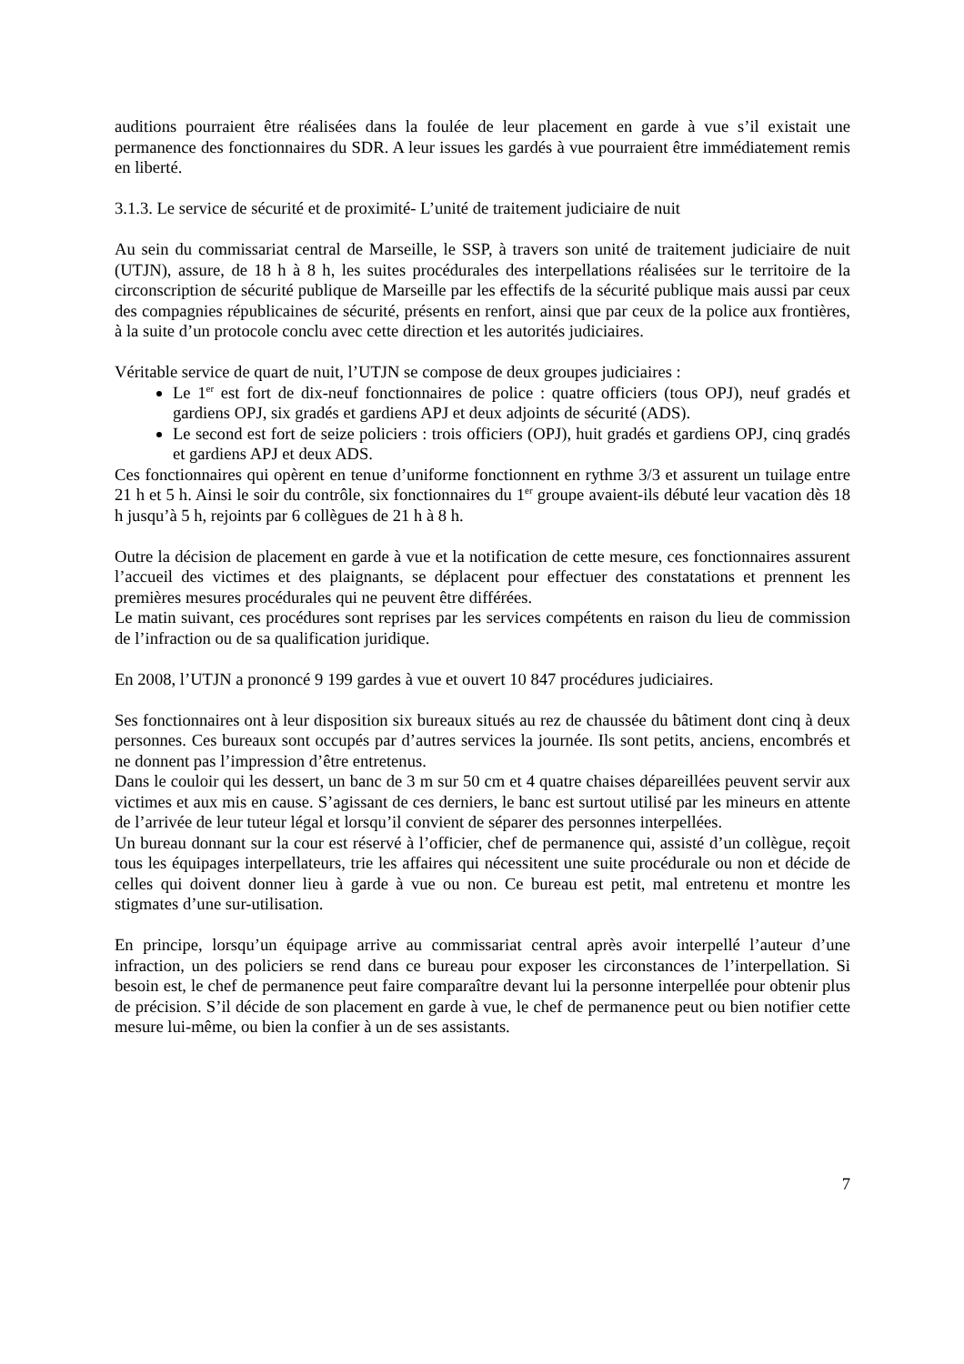auditions pourraient être réalisées dans la foulée de leur placement en garde à vue s’il existait une permanence des fonctionnaires du SDR. A leur issues les gardés à vue pourraient être immédiatement remis en liberté.
3.1.3. Le service de sécurité et de proximité- L’unité de traitement judiciaire de nuit
Au sein du commissariat central de Marseille, le SSP, à travers son unité de traitement judiciaire de nuit (UTJN), assure, de 18 h à 8 h, les suites procédurales des interpellations réalisées sur le territoire de la circonscription de sécurité publique de Marseille par les effectifs de la sécurité publique mais aussi par ceux des compagnies républicaines de sécurité, présents en renfort, ainsi que par ceux de la police aux frontières, à la suite d’un protocole conclu avec cette direction et les autorités judiciaires.
Véritable service de quart de nuit, l’UTJN se compose de deux groupes judiciaires :
Le 1<sup>er</sup> est fort de dix-neuf fonctionnaires de police : quatre officiers (tous OPJ), neuf gradés et gardiens OPJ, six gradés et gardiens APJ et deux adjoints de sécurité (ADS).
Le second est fort de seize policiers : trois officiers (OPJ), huit gradés et gardiens OPJ, cinq gradés et gardiens APJ et deux ADS.
Ces fonctionnaires qui opèrent en tenue d’uniforme fonctionnent en rythme 3/3 et assurent un tuilage entre 21 h et 5 h. Ainsi le soir du contrôle, six fonctionnaires du 1<sup>er</sup> groupe avaient-ils débuté leur vacation dès 18 h jusqu’à 5 h, rejoints par 6 collègues de 21 h à 8 h.
Outre la décision de placement en garde à vue et la notification de cette mesure, ces fonctionnaires assurent l’accueil des victimes et des plaignants, se déplacent pour effectuer des constatations et prennent les premières mesures procédurales qui ne peuvent être différées.
Le matin suivant, ces procédures sont reprises par les services compétents en raison du lieu de commission de l’infraction ou de sa qualification juridique.
En 2008, l’UTJN a prononcé 9 199 gardes à vue et ouvert 10 847 procédures judiciaires.
Ses fonctionnaires ont à leur disposition six bureaux situés au rez de chaussée du bâtiment dont cinq à deux personnes. Ces bureaux sont occupés par d’autres services la journée. Ils sont petits, anciens, encombrés et ne donnent pas l’impression d’être entretenus.
Dans le couloir qui les dessert, un banc de 3 m sur 50 cm et 4 quatre chaises dépareillées peuvent servir aux victimes et aux mis en cause. S’agissant de ces derniers, le banc est surtout utilisé par les mineurs en attente de l’arrivée de leur tuteur légal et lorsqu’il convient de séparer des personnes interpellées.
Un bureau donnant sur la cour est réservé à l’officier, chef de permanence qui, assisté d’un collègue, reçoit tous les équipages interpellateurs, trie les affaires qui nécessitent une suite procédurale ou non et décide de celles qui doivent donner lieu à garde à vue ou non. Ce bureau est petit, mal entretenu et montre les stigmates d’une sur-utilisation.
En principe, lorsqu’un équipage arrive au commissariat central après avoir interpellé l’auteur d’une infraction, un des policiers se rend dans ce bureau pour exposer les circonstances de l’interpellation. Si besoin est, le chef de permanence peut faire comparaître devant lui la personne interpellée pour obtenir plus de précision. S’il décide de son placement en garde à vue, le chef de permanence peut ou bien notifier cette mesure lui-même, ou bien la confier à un de ses assistants.
7